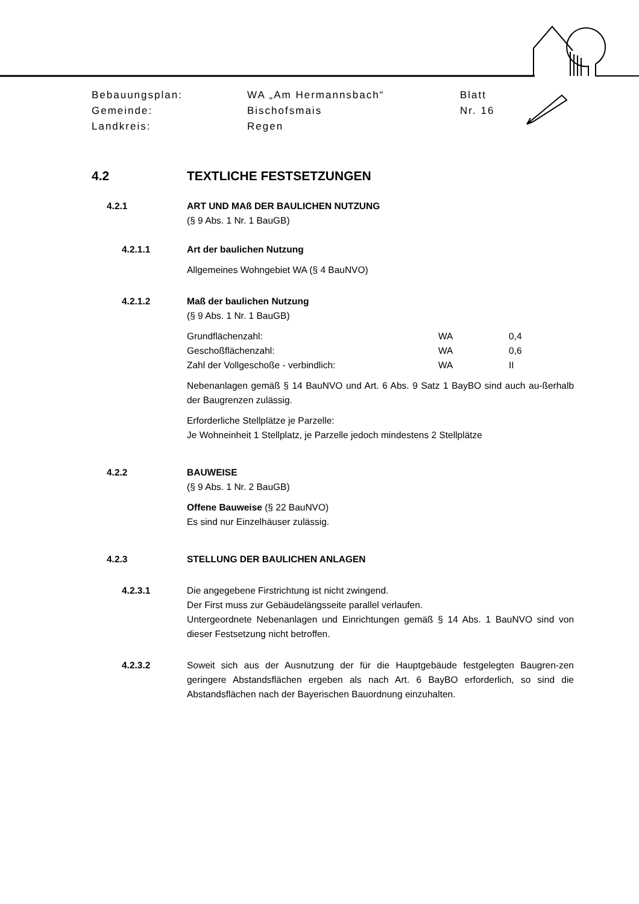| Bebauungsplan: | WA „Am Hermannsbach“ | Blatt |
| Gemeinde: | Bischofsmais | Nr. 16 |
| Landkreis: | Regen | |
4.2 TEXTLICHE FESTSETZUNGEN
4.2.1 ART UND MAß DER BAULICHEN NUTZUNG
(§ 9 Abs. 1 Nr. 1 BauGB)
4.2.1.1 Art der baulichen Nutzung
Allgemeines Wohngebiet WA (§ 4 BauNVO)
4.2.1.2 Maß der baulichen Nutzung
(§ 9 Abs. 1 Nr. 1 BauGB)
| Grundflächenzahl: | WA | 0,4 |
| Geschoßflächenzahl: | WA | 0,6 |
| Zahl der Vollgeschoße - verbindlich: | WA | II |
Nebenanlagen gemäß § 14 BauNVO und Art. 6 Abs. 9 Satz 1 BayBO sind auch au-ßerhalb der Baugrenzen zulässig.
Erforderliche Stellplätze je Parzelle:
Je Wohneinheit 1 Stellplatz, je Parzelle jedoch mindestens 2 Stellplätze
4.2.2 BAUWEISE
(§ 9 Abs. 1 Nr. 2 BauGB)
Offene Bauweise (§ 22 BauNVO)
Es sind nur Einzelhäuser zulässig.
4.2.3 STELLUNG DER BAULICHEN ANLAGEN
4.2.3.1 Die angegebene Firstrichtung ist nicht zwingend.
Der First muss zur Gebäudelängsseite parallel verlaufen.
Untergeordnete Nebenanlagen und Einrichtungen gemäß § 14 Abs. 1 BauNVO sind von dieser Festsetzung nicht betroffen.
4.2.3.2 Soweit sich aus der Ausnutzung der für die Hauptgebäude festgelegten Baugren-zen geringere Abstandsflächen ergeben als nach Art. 6 BayBO erforderlich, so sind die Abstandsflächen nach der Bayerischen Bauordnung einzuhalten.